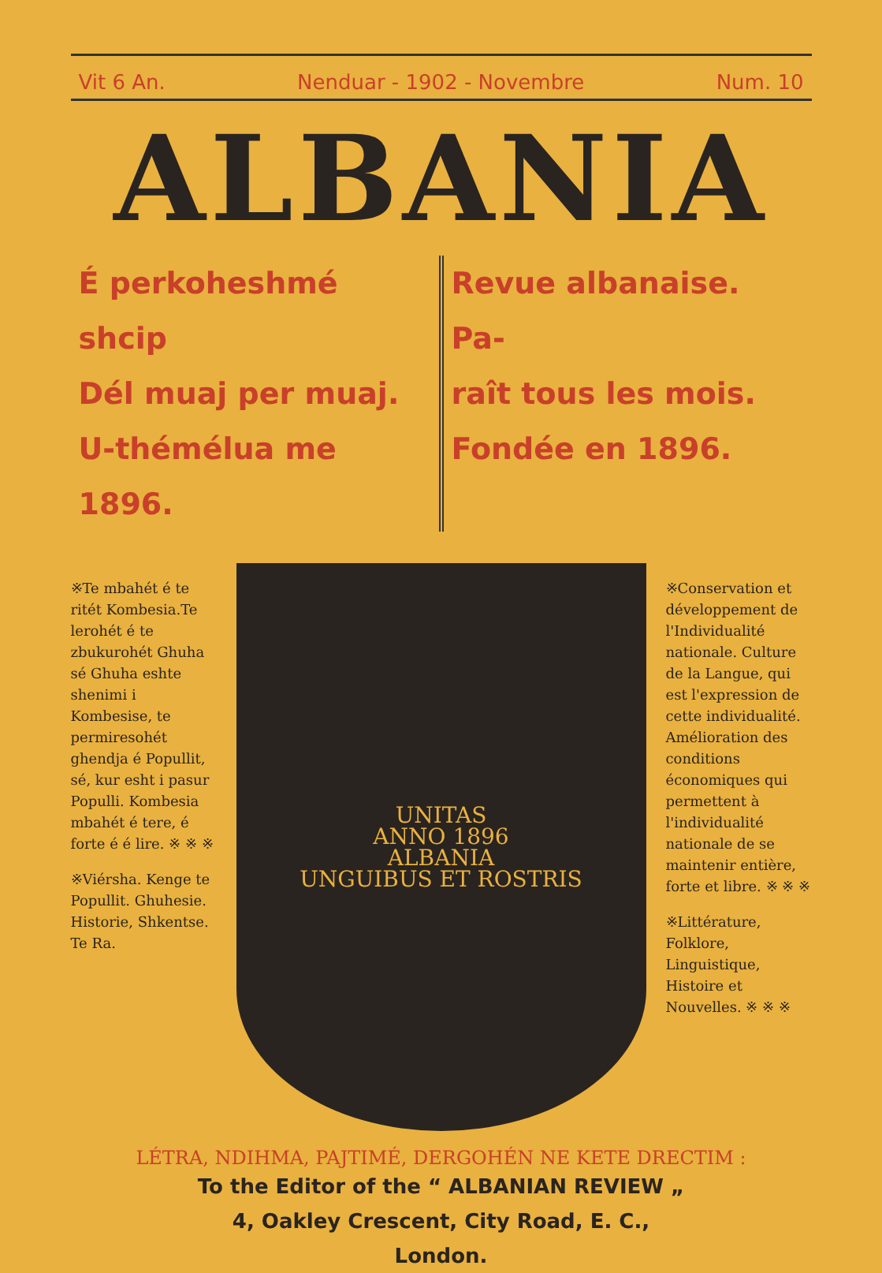Vit 6 An. Nenduar - 1902 - Novembre Num. 10
ALBANIA
É perkoheshmé shcip
Dél muaj per muaj.
U-thémélua me 1896.
Revue albanaise. Pa-
raît tous les mois.
Fondée en 1896.
※Te mbahét é te ritét Kombesia.Te lerohét é te zbukurohét Ghuha sé Ghuha eshte shenimi i Kombesise, te permiresohét ghendja é Popullit, sé, kur esht i pasur Populli. Kombesia mbahét é tere, é forte é é lire. ※ ※ ※
※Viérsha. Kenge te Popullit. Ghuhesie. Historie, Shkentse. Te Ra.
UNITAS
ANNO 1896
ALBANIA
UNGUIBUS ET ROSTRIS
※Conservation et développement de l'Individualité nationale. Culture de la Langue, qui est l'expression de cette individualité. Amélioration des conditions économiques qui permettent à l'individualité nationale de se maintenir entière, forte et libre. ※ ※ ※
※Littérature, Folklore, Linguistique, Histoire et Nouvelles. ※ ※ ※
LÉTRA, NDIHMA, PAJTIMÉ, DERGOHÉN NE KETE DRECTIM :
To the Editor of the “ ALBANIAN REVIEW „
4, Oakley Crescent, City Road, E. C.,
London.